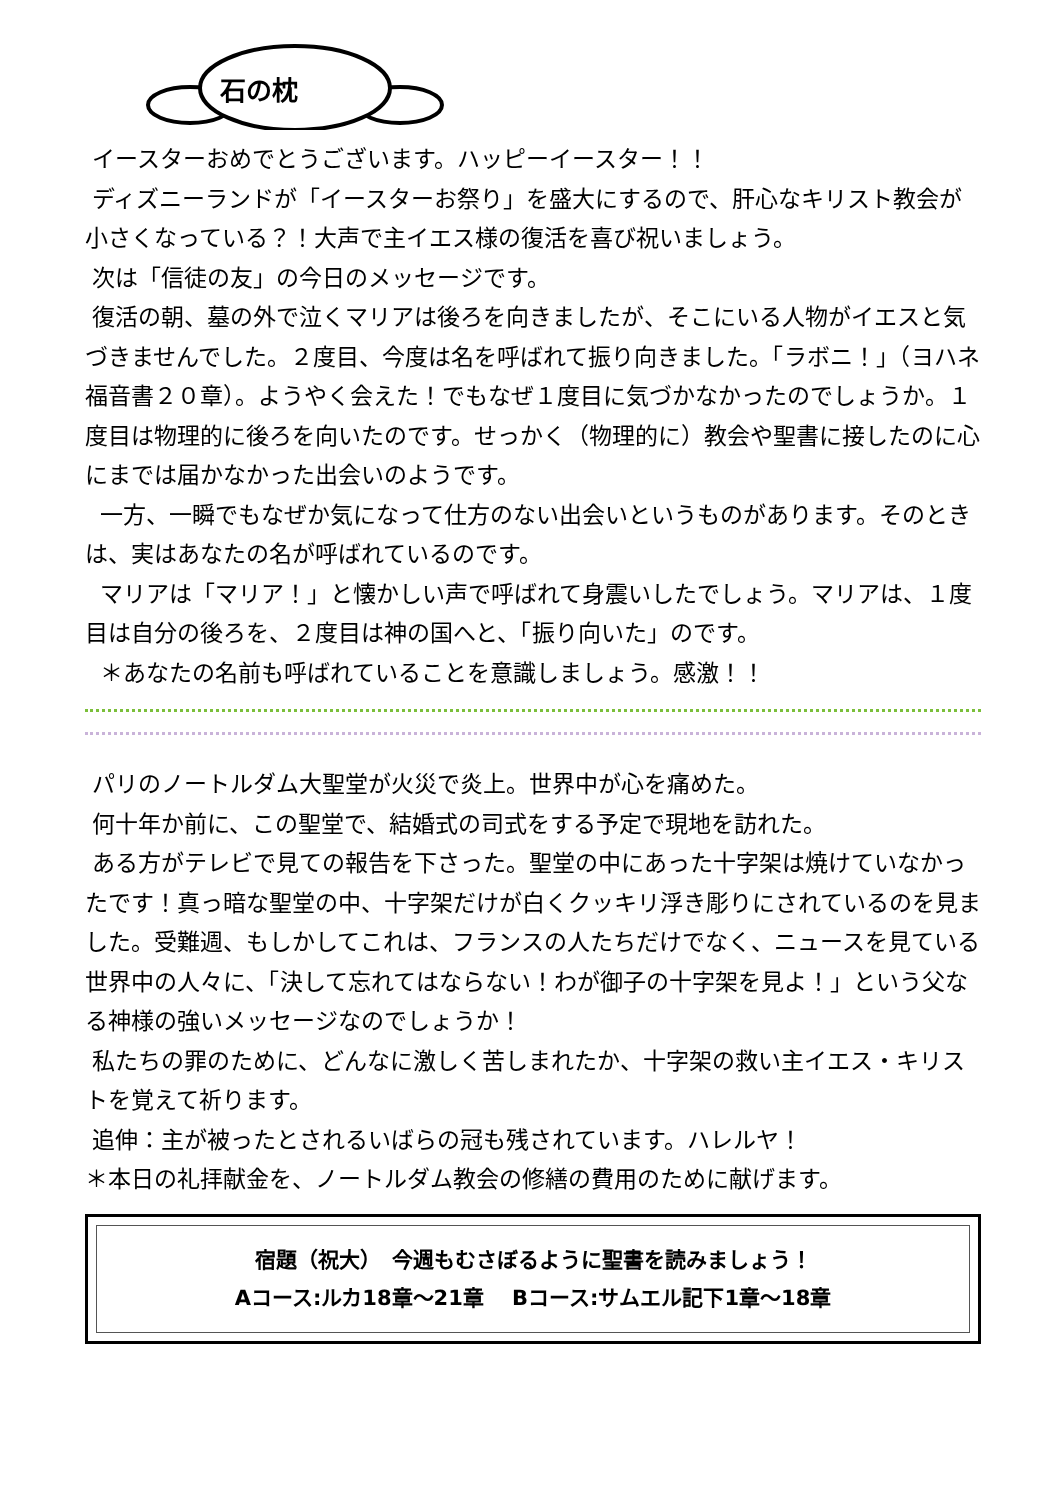石の枕
イースターおめでとうございます。ハッピーイースター！！
ディズニーランドが「イースターお祭り」を盛大にするので、肝心なキリスト教会が小さくなっている？！大声で主イエス様の復活を喜び祝いましょう。
次は「信徒の友」の今日のメッセージです。
復活の朝、墓の外で泣くマリアは後ろを向きましたが、そこにいる人物がイエスと気づきませんでした。２度目、今度は名を呼ばれて振り向きました。「ラボニ！」（ヨハネ福音書２０章）。ようやく会えた！でもなぜ１度目に気づかなかったのでしょうか。１度目は物理的に後ろを向いたのです。せっかく（物理的に）教会や聖書に接したのに心にまでは届かなかった出会いのようです。
一方、一瞬でもなぜか気になって仕方のない出会いというものがあります。そのときは、実はあなたの名が呼ばれているのです。
マリアは「マリア！」と懐かしい声で呼ばれて身震いしたでしょう。マリアは、１度目は自分の後ろを、２度目は神の国へと、「振り向いた」のです。
＊あなたの名前も呼ばれていることを意識しましょう。感激！！
パリのノートルダム大聖堂が火災で炎上。世界中が心を痛めた。
何十年か前に、この聖堂で、結婚式の司式をする予定で現地を訪れた。
ある方がテレビで見ての報告を下さった。聖堂の中にあった十字架は焼けていなかったです！真っ暗な聖堂の中、十字架だけが白くクッキリ浮き彫りにされているのを見ました。受難週、もしかしてこれは、フランスの人たちだけでなく、ニュースを見ている世界中の人々に、「決して忘れてはならない！わが御子の十字架を見よ！」という父なる神様の強いメッセージなのでしょうか！
私たちの罪のために、どんなに激しく苦しまれたか、十字架の救い主イエス・キリストを覚えて祈ります。
追伸：主が被ったとされるいばらの冠も残されています。ハレルヤ！
＊本日の礼拝献金を、ノートルダム教会の修繕の費用のために献げます。
宿題（祝大）　今週もむさぼるように聖書を読みましょう！
Aコース:ルカ18章～21章　 Bコース:サムエル記下1章～18章